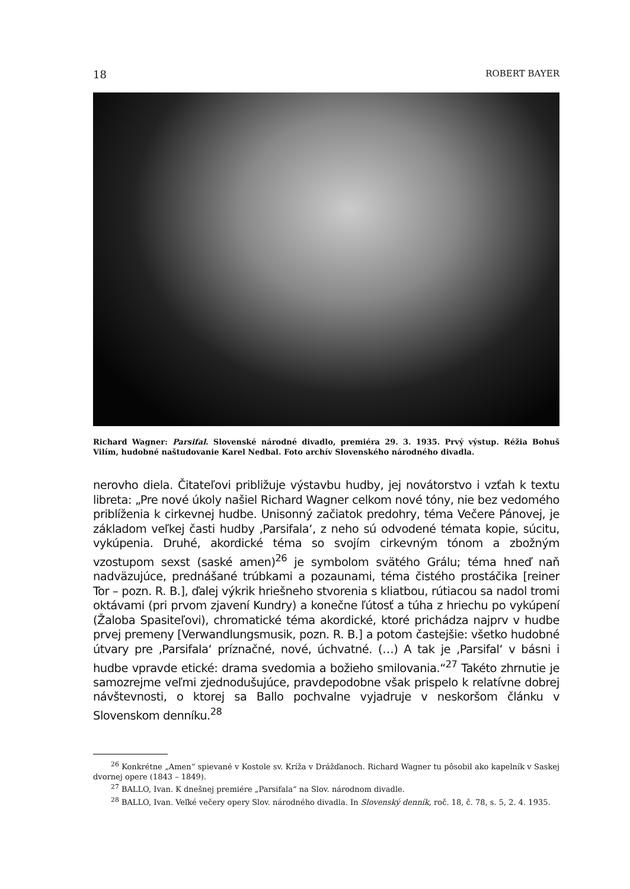18 ROBERT BAYER
Richard Wagner: Parsifal. Slovenské národné divadlo, premiéra 29. 3. 1935. Prvý výstup. Réžia Bohuš Vilím, hudobné naštudovanie Karel Nedbal. Foto archív Slovenského národného divadla.
nerovho diela. Čitateľovi približuje výstavbu hudby, jej novátorstvo i vzťah k textu libreta: „Pre nové úkoly našiel Richard Wagner celkom nové tóny, nie bez vedomého priblíženia k cirkevnej hudbe. Unisonný začiatok predohry, téma Večere Pánovej, je základom veľkej časti hudby ‚Parsifala‘, z neho sú odvodené témata kopie, súcitu, vykúpenia. Druhé, akordické téma so svojím cirkevným tónom a zbožným vzostupom sexst (saské amen)<sup>26</sup> je symbolom svätého Grálu; téma hneď naň nadväzujúce, prednášané trúbkami a pozaunami, téma čistého prostáčika [reiner Tor – pozn. R. B.], ďalej výkrik hriešneho stvorenia s kliatbou, rútiacou sa nadol tromi oktávami (pri prvom zjavení Kundry) a konečne ľútosť a túha z hriechu po vykúpení (Žaloba Spasiteľovi), chromatické téma akordické, ktoré prichádza najprv v hudbe prvej premeny [Verwandlungsmusik, pozn. R. B.] a potom častejšie: všetko hudobné útvary pre ‚Parsifala‘ príznačné, nové, úchvatné. (…) A tak je ‚Parsifal‘ v básni i hudbe vpravde etické: drama svedomia a božieho smilovania.“<sup>27</sup> Takéto zhrnutie je samozrejme veľmi zjednodušujúce, pravdepodobne však prispelo k relatívne dobrej návštevnosti, o ktorej sa Ballo pochvalne vyjadruje v neskoršom článku v Slovenskom denníku.<sup>28</sup>
<sup>26</sup> Konkrétne „Amen“ spievané v Kostole sv. Kríža v Drážďanoch. Richard Wagner tu pôsobil ako kapelník v Saskej dvornej opere (1843 – 1849).
<sup>27</sup> BALLO, Ivan. K dnešnej premiére „Parsifala“ na Slov. národnom divadle.
<sup>28</sup> BALLO, Ivan. Veľké večery opery Slov. národného divadla. In Slovenský denník, roč. 18, č. 78, s. 5, 2. 4. 1935.